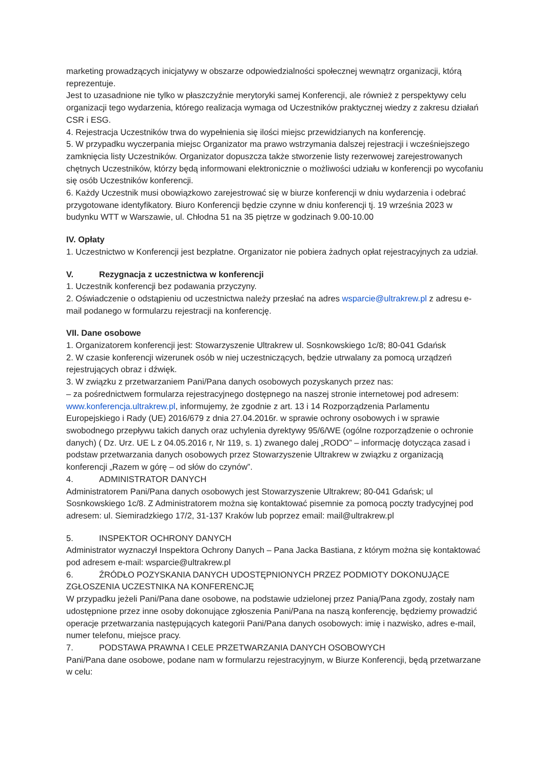marketing prowadzących inicjatywy w obszarze odpowiedzialności społecznej wewnątrz organizacji, którą reprezentuje.
Jest to uzasadnione nie tylko w płaszczyźnie merytoryki samej Konferencji, ale również z perspektywy celu organizacji tego wydarzenia, którego realizacja wymaga od Uczestników praktycznej wiedzy z zakresu działań CSR i ESG.
4. Rejestracja Uczestników trwa do wypełnienia się ilości miejsc przewidzianych na konferencję.
5. W przypadku wyczerpania miejsc Organizator ma prawo wstrzymania dalszej rejestracji i wcześniejszego zamknięcia listy Uczestników. Organizator dopuszcza także stworzenie listy rezerwowej zarejestrowanych chętnych Uczestników, którzy będą informowani elektronicznie o możliwości udziału w konferencji po wycofaniu się osób Uczestników konferencji.
6. Każdy Uczestnik musi obowiązkowo zarejestrować się w biurze konferencji w dniu wydarzenia i odebrać przygotowane identyfikatory. Biuro Konferencji będzie czynne w dniu konferencji tj. 19 września 2023 w budynku WTT w Warszawie, ul. Chłodna 51 na 35 piętrze w godzinach 9.00-10.00
IV. Opłaty
1. Uczestnictwo w Konferencji jest bezpłatne. Organizator nie pobiera żadnych opłat rejestracyjnych za udział.
V. Rezygnacja z uczestnictwa w konferencji
1. Uczestnik konferencji bez podawania przyczyny.
2. Oświadczenie o odstąpieniu od uczestnictwa należy przesłać na adres wsparcie@ultrakrew.pl z adresu e-mail podanego w formularzu rejestracji na konferencję.
VII. Dane osobowe
1. Organizatorem konferencji jest: Stowarzyszenie Ultrakrew ul. Sosnkowskiego 1c/8; 80-041 Gdańsk
2. W czasie konferencji wizerunek osób w niej uczestniczących, będzie utrwalany za pomocą urządzeń rejestrujących obraz i dźwięk.
3. W związku z przetwarzaniem Pani/Pana danych osobowych pozyskanych przez nas:
– za pośrednictwem formularza rejestracyjnego dostępnego na naszej stronie internetowej pod adresem: www.konferencja.ultrakrew.pl, informujemy, że zgodnie z art. 13 i 14 Rozporządzenia Parlamentu Europejskiego i Rady (UE) 2016/679 z dnia 27.04.2016r. w sprawie ochrony osobowych i w sprawie swobodnego przepływu takich danych oraz uchylenia dyrektywy 95/6/WE (ogólne rozporządzenie o ochronie danych) ( Dz. Urz. UE L z 04.05.2016 r, Nr 119, s. 1) zwanego dalej „RODO” – informację dotycząca zasad i podstaw przetwarzania danych osobowych przez Stowarzyszenie Ultrakrew w związku z organizacją konferencji „Razem w górę – od słów do czynów”.
4. ADMINISTRATOR DANYCH
Administratorem Pani/Pana danych osobowych jest Stowarzyszenie Ultrakrew; 80-041 Gdańsk; ul Sosnkowskiego 1c/8. Z Administratorem można się kontaktować pisemnie za pomocą poczty tradycyjnej pod adresem: ul. Siemiradzkiego 17/2, 31-137 Kraków lub poprzez email: mail@ultrakrew.pl
5. INSPEKTOR OCHRONY DANYCH
Administrator wyznaczył Inspektora Ochrony Danych – Pana Jacka Bastiana, z którym można się kontaktować pod adresem e-mail: wsparcie@ultrakrew.pl
6. ŹRÓDŁO POZYSKANIA DANYCH UDOSTĘPNIONYCH PRZEZ PODMIOTY DOKONUJĄCE ZGŁOSZENIA UCZESTNIKA NA KONFERENCJĘ
W przypadku jeżeli Pani/Pana dane osobowe, na podstawie udzielonej przez Panią/Pana zgody, zostały nam udostępnione przez inne osoby dokonujące zgłoszenia Pani/Pana na naszą konferencję, będziemy prowadzić operacje przetwarzania następujących kategorii Pani/Pana danych osobowych: imię i nazwisko, adres e-mail, numer telefonu, miejsce pracy.
7. PODSTAWA PRAWNA I CELE PRZETWARZANIA DANYCH OSOBOWYCH
Pani/Pana dane osobowe, podane nam w formularzu rejestracyjnym, w Biurze Konferencji, będą przetwarzane w celu: